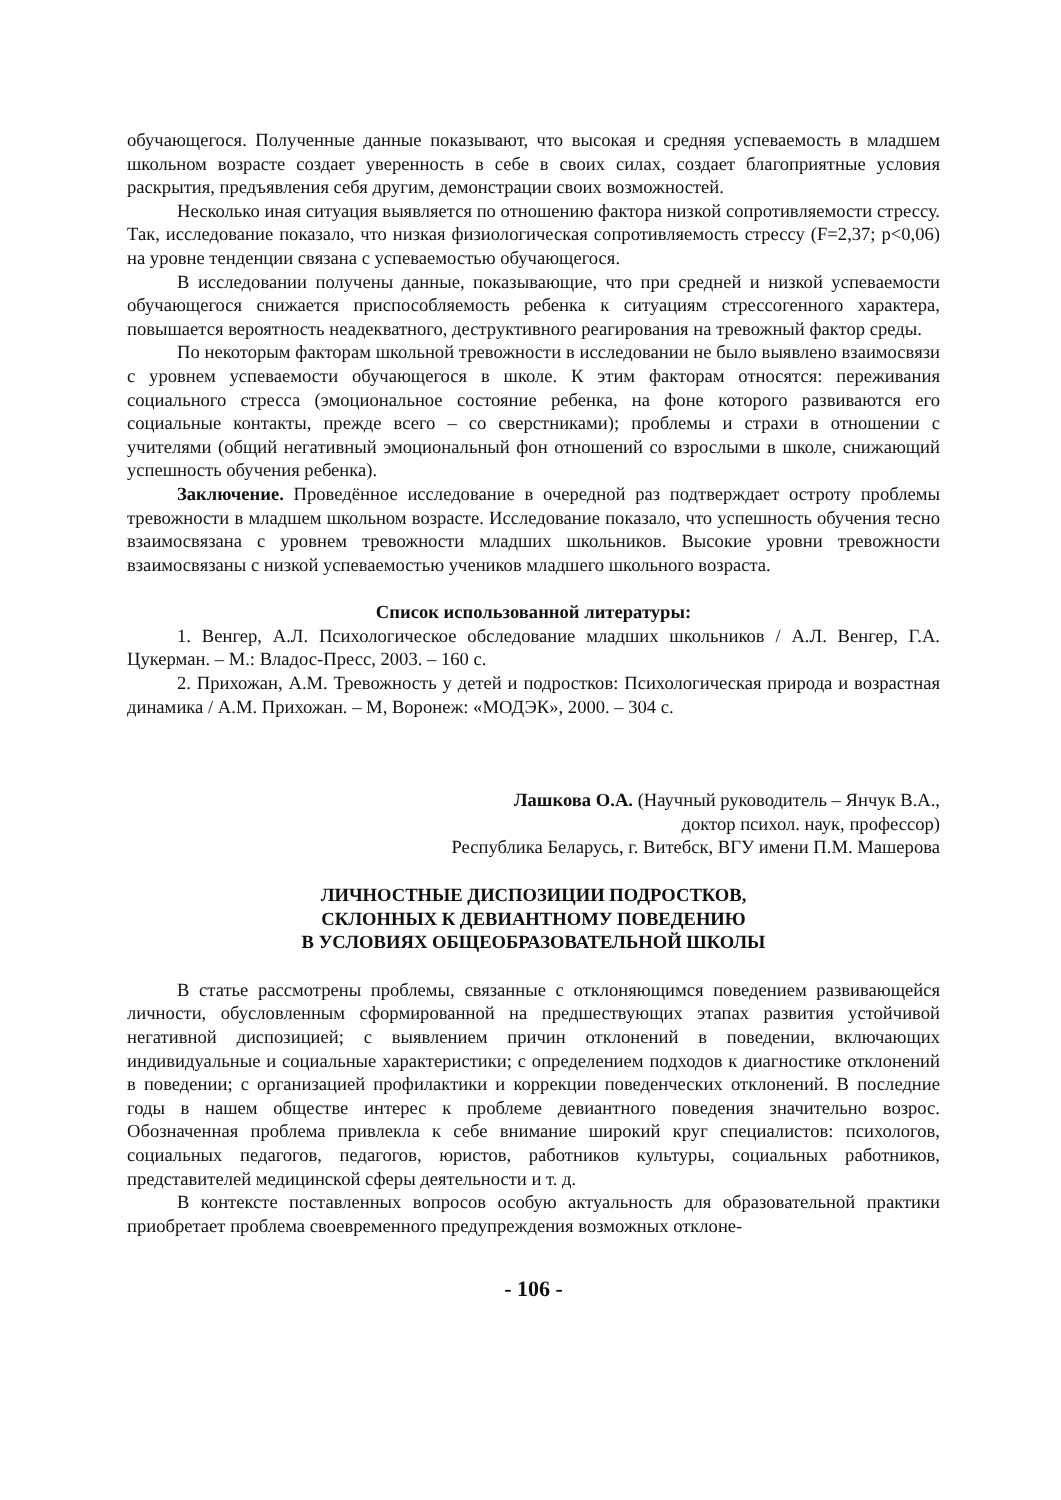обучающегося. Полученные данные показывают, что высокая и средняя успеваемость в младшем школьном возрасте создает уверенность в себе в своих силах, создает благоприятные условия раскрытия, предъявления себя другим, демонстрации своих возможностей.
Несколько иная ситуация выявляется по отношению фактора низкой сопротивляемости стрессу. Так, исследование показало, что низкая физиологическая сопротивляемость стрессу (F=2,37; p<0,06) на уровне тенденции связана с успеваемостью обучающегося.
В исследовании получены данные, показывающие, что при средней и низкой успеваемости обучающегося снижается приспособляемость ребенка к ситуациям стрессогенного характера, повышается вероятность неадекватного, деструктивного реагирования на тревожный фактор среды.
По некоторым факторам школьной тревожности в исследовании не было выявлено взаимосвязи с уровнем успеваемости обучающегося в школе. К этим факторам относятся: переживания социального стресса (эмоциональное состояние ребенка, на фоне которого развиваются его социальные контакты, прежде всего – со сверстниками); проблемы и страхи в отношении с учителями (общий негативный эмоциональный фон отношений со взрослыми в школе, снижающий успешность обучения ребенка).
Заключение. Проведённое исследование в очередной раз подтверждает остроту проблемы тревожности в младшем школьном возрасте. Исследование показало, что успешность обучения тесно взаимосвязана с уровнем тревожности младших школьников. Высокие уровни тревожности взаимосвязаны с низкой успеваемостью учеников младшего школьного возраста.
Список использованной литературы:
1. Венгер, А.Л. Психологическое обследование младших школьников / А.Л. Венгер, Г.А. Цукерман. – М.: Владос-Пресс, 2003. – 160 с.
2. Прихожан, А.М. Тревожность у детей и подростков: Психологическая природа и возрастная динамика / А.М. Прихожан. – М, Воронеж: «МОДЭК», 2000. – 304 с.
Лашкова О.А. (Научный руководитель – Янчук В.А.,
доктор психол. наук, профессор)
Республика Беларусь, г. Витебск, ВГУ имени П.М. Машерова
ЛИЧНОСТНЫЕ ДИСПОЗИЦИИ ПОДРОСТКОВ,
СКЛОННЫХ К ДЕВИАНТНОМУ ПОВЕДЕНИЮ
В УСЛОВИЯХ ОБЩЕОБРАЗОВАТЕЛЬНОЙ ШКОЛЫ
В статье рассмотрены проблемы, связанные с отклоняющимся поведением развивающейся личности, обусловленным сформированной на предшествующих этапах развития устойчивой негативной диспозицией; с выявлением причин отклонений в поведении, включающих индивидуальные и социальные характеристики; с определением подходов к диагностике отклонений в поведении; с организацией профилактики и коррекции поведенческих отклонений. В последние годы в нашем обществе интерес к проблеме девиантного поведения значительно возрос. Обозначенная проблема привлекла к себе внимание широкий круг специалистов: психологов, социальных педагогов, педагогов, юристов, работников культуры, социальных работников, представителей медицинской сферы деятельности и т. д.
В контексте поставленных вопросов особую актуальность для образовательной практики приобретает проблема своевременного предупреждения возможных отклоне-
- 106 -